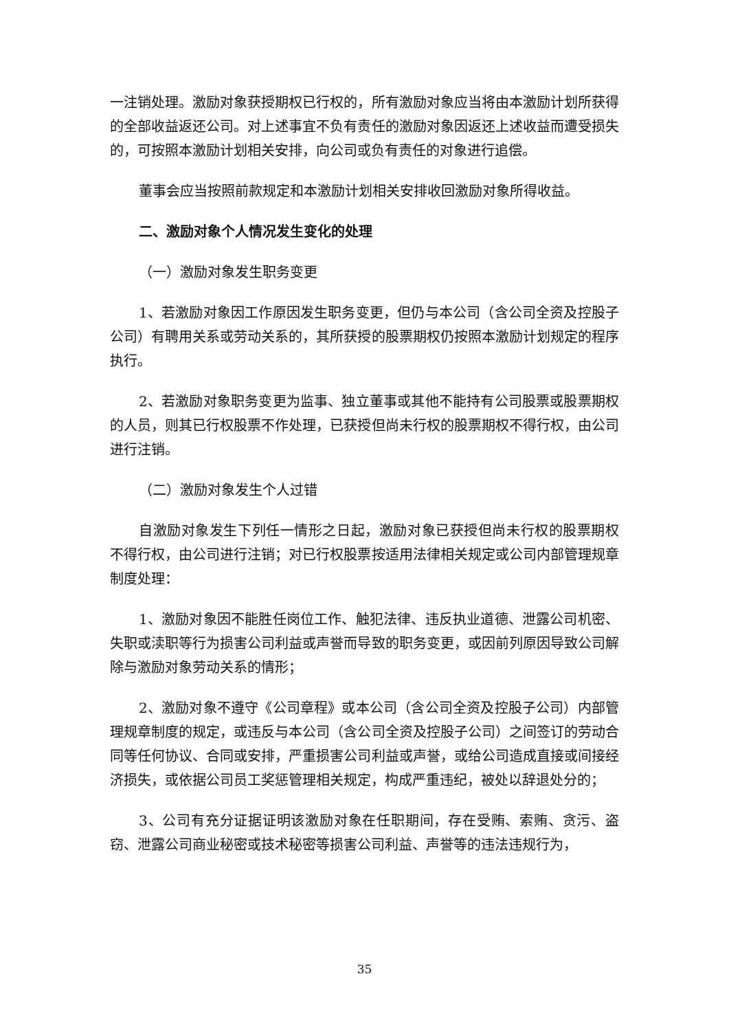一注销处理。激励对象获授期权已行权的，所有激励对象应当将由本激励计划所获得的全部收益返还公司。对上述事宜不负有责任的激励对象因返还上述收益而遭受损失的，可按照本激励计划相关安排，向公司或负有责任的对象进行追偿。
董事会应当按照前款规定和本激励计划相关安排收回激励对象所得收益。
二、激励对象个人情况发生变化的处理
（一）激励对象发生职务变更
1、若激励对象因工作原因发生职务变更，但仍与本公司（含公司全资及控股子公司）有聘用关系或劳动关系的，其所获授的股票期权仍按照本激励计划规定的程序执行。
2、若激励对象职务变更为监事、独立董事或其他不能持有公司股票或股票期权的人员，则其已行权股票不作处理，已获授但尚未行权的股票期权不得行权，由公司进行注销。
（二）激励对象发生个人过错
自激励对象发生下列任一情形之日起，激励对象已获授但尚未行权的股票期权不得行权，由公司进行注销；对已行权股票按适用法律相关规定或公司内部管理规章制度处理：
1、激励对象因不能胜任岗位工作、触犯法律、违反执业道德、泄露公司机密、失职或渎职等行为损害公司利益或声誉而导致的职务变更，或因前列原因导致公司解除与激励对象劳动关系的情形；
2、激励对象不遵守《公司章程》或本公司（含公司全资及控股子公司）内部管理规章制度的规定，或违反与本公司（含公司全资及控股子公司）之间签订的劳动合同等任何协议、合同或安排，严重损害公司利益或声誉，或给公司造成直接或间接经济损失，或依据公司员工奖惩管理相关规定，构成严重违纪，被处以辞退处分的；
3、公司有充分证据证明该激励对象在任职期间，存在受贿、索贿、贪污、盗窃、泄露公司商业秘密或技术秘密等损害公司利益、声誉等的违法违规行为，
35